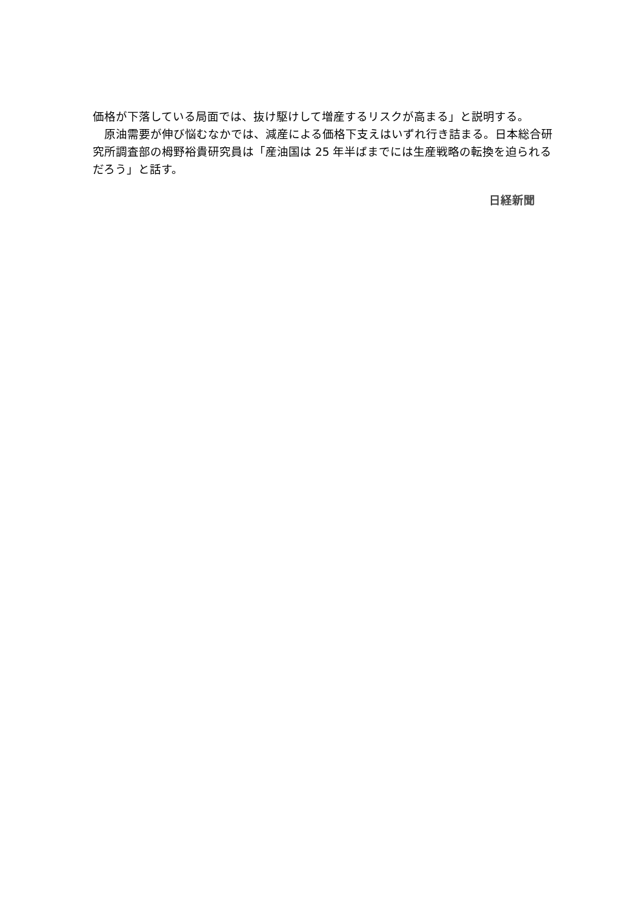価格が下落している局面では、抜け駆けして増産するリスクが高まる」と説明する。
　原油需要が伸び悩むなかでは、減産による価格下支えはいずれ行き詰まる。日本総合研究所調査部の栂野裕貴研究員は「産油国は 25 年半ばまでには生産戦略の転換を迫られるだろう」と話す。
日経新聞